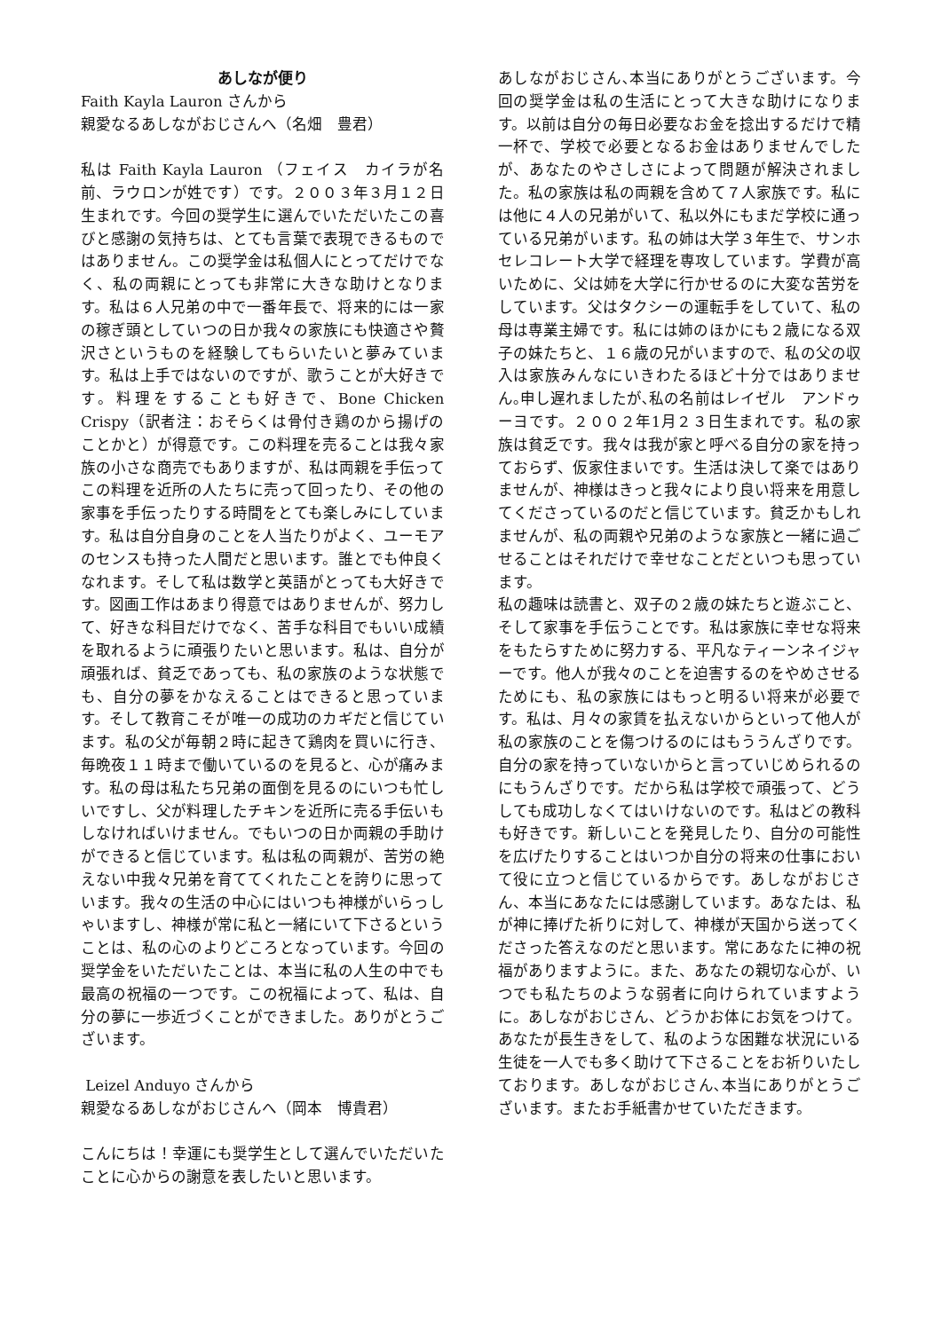あしなが便り
Faith Kayla Lauron さんから
親愛なるあしながおじさんへ（名畑　豊君）
私は Faith Kayla Lauron （フェイス　カイラが名前、ラウロンが姓です）です。２００３年３月１２日生まれです。今回の奨学生に選んでいただいたこの喜びと感謝の気持ちは、とても言葉で表現できるものではありません。この奨学金は私個人にとってだけでなく、私の両親にとっても非常に大きな助けとなります。私は６人兄弟の中で一番年長で、将来的には一家の稼ぎ頭としていつの日か我々の家族にも快適さや贅沢さというものを経験してもらいたいと夢みています。私は上手ではないのですが、歌うことが大好きです。料理をすることも好きで、Bone Chicken Crispy（訳者注：おそらくは骨付き鶏のから揚げのことかと）が得意です。この料理を売ることは我々家族の小さな商売でもありますが、私は両親を手伝ってこの料理を近所の人たちに売って回ったり、その他の家事を手伝ったりする時間をとても楽しみにしています。私は自分自身のことを人当たりがよく、ユーモアのセンスも持った人間だと思います。誰とでも仲良くなれます。そして私は数学と英語がとっても大好きです。図画工作はあまり得意ではありませんが、努力して、好きな科目だけでなく、苦手な科目でもいい成績を取れるように頑張りたいと思います。私は、自分が頑張れば、貧乏であっても、私の家族のような状態でも、自分の夢をかなえることはできると思っています。そして教育こそが唯一の成功のカギだと信じています。私の父が毎朝２時に起きて鶏肉を買いに行き、毎晩夜１１時まで働いているのを見ると、心が痛みます。私の母は私たち兄弟の面倒を見るのにいつも忙しいですし、父が料理したチキンを近所に売る手伝いもしなければいけません。でもいつの日か両親の手助けができると信じています。私は私の両親が、苦労の絶えない中我々兄弟を育ててくれたことを誇りに思っています。我々の生活の中心にはいつも神様がいらっしゃいますし、神様が常に私と一緒にいて下さるということは、私の心のよりどころとなっています。今回の奨学金をいただいたことは、本当に私の人生の中でも最高の祝福の一つです。この祝福によって、私は、自分の夢に一歩近づくことができました。ありがとうございます。
Leizel Anduyo さんから
親愛なるあしながおじさんへ（岡本　博貴君）
こんにちは！幸運にも奨学生として選んでいただいたことに心からの謝意を表したいと思います。
あしながおじさん､本当にありがとうございます。今回の奨学金は私の生活にとって大きな助けになります。以前は自分の毎日必要なお金を捻出するだけで精一杯で、学校で必要となるお金はありませんでしたが、あなたのやさしさによって問題が解決されました。私の家族は私の両親を含めて７人家族です。私には他に４人の兄弟がいて、私以外にもまだ学校に通っている兄弟がいます。私の姉は大学３年生で、サンホセレコレート大学で経理を専攻しています。学費が高いために、父は姉を大学に行かせるのに大変な苦労をしています。父はタクシーの運転手をしていて、私の母は専業主婦です。私には姉のほかにも２歳になる双子の妹たちと、１６歳の兄がいますので、私の父の収入は家族みんなにいきわたるほど十分ではありません｡申し遅れましたが､私の名前はレイゼル　アンドゥーヨです。２００２年1月２３日生まれです。私の家族は貧乏です。我々は我が家と呼べる自分の家を持っておらず、仮家住まいです。生活は決して楽ではありませんが、神様はきっと我々により良い将来を用意してくださっているのだと信じています。貧乏かもしれませんが、私の両親や兄弟のような家族と一緒に過ごせることはそれだけで幸せなことだといつも思っています。
私の趣味は読書と、双子の２歳の妹たちと遊ぶこと、そして家事を手伝うことです。私は家族に幸せな将来をもたらすために努力する、平凡なティーンネイジャーです。他人が我々のことを迫害するのをやめさせるためにも、私の家族にはもっと明るい将来が必要です。私は、月々の家賃を払えないからといって他人が私の家族のことを傷つけるのにはもううんざりです。自分の家を持っていないからと言っていじめられるのにもうんざりです。だから私は学校で頑張って、どうしても成功しなくてはいけないのです。私はどの教科も好きです。新しいことを発見したり、自分の可能性を広げたりすることはいつか自分の将来の仕事において役に立つと信じているからです。あしながおじさん、本当にあなたには感謝しています。あなたは、私が神に捧げた祈りに対して、神様が天国から送ってくださった答えなのだと思います。常にあなたに神の祝福がありますように。また、あなたの親切な心が、いつでも私たちのような弱者に向けられていますように。あしながおじさん、どうかお体にお気をつけて。あなたが長生きをして、私のような困難な状況にいる生徒を一人でも多く助けて下さることをお祈りいたしております。あしながおじさん､本当にありがとうございます。またお手紙書かせていただきます。